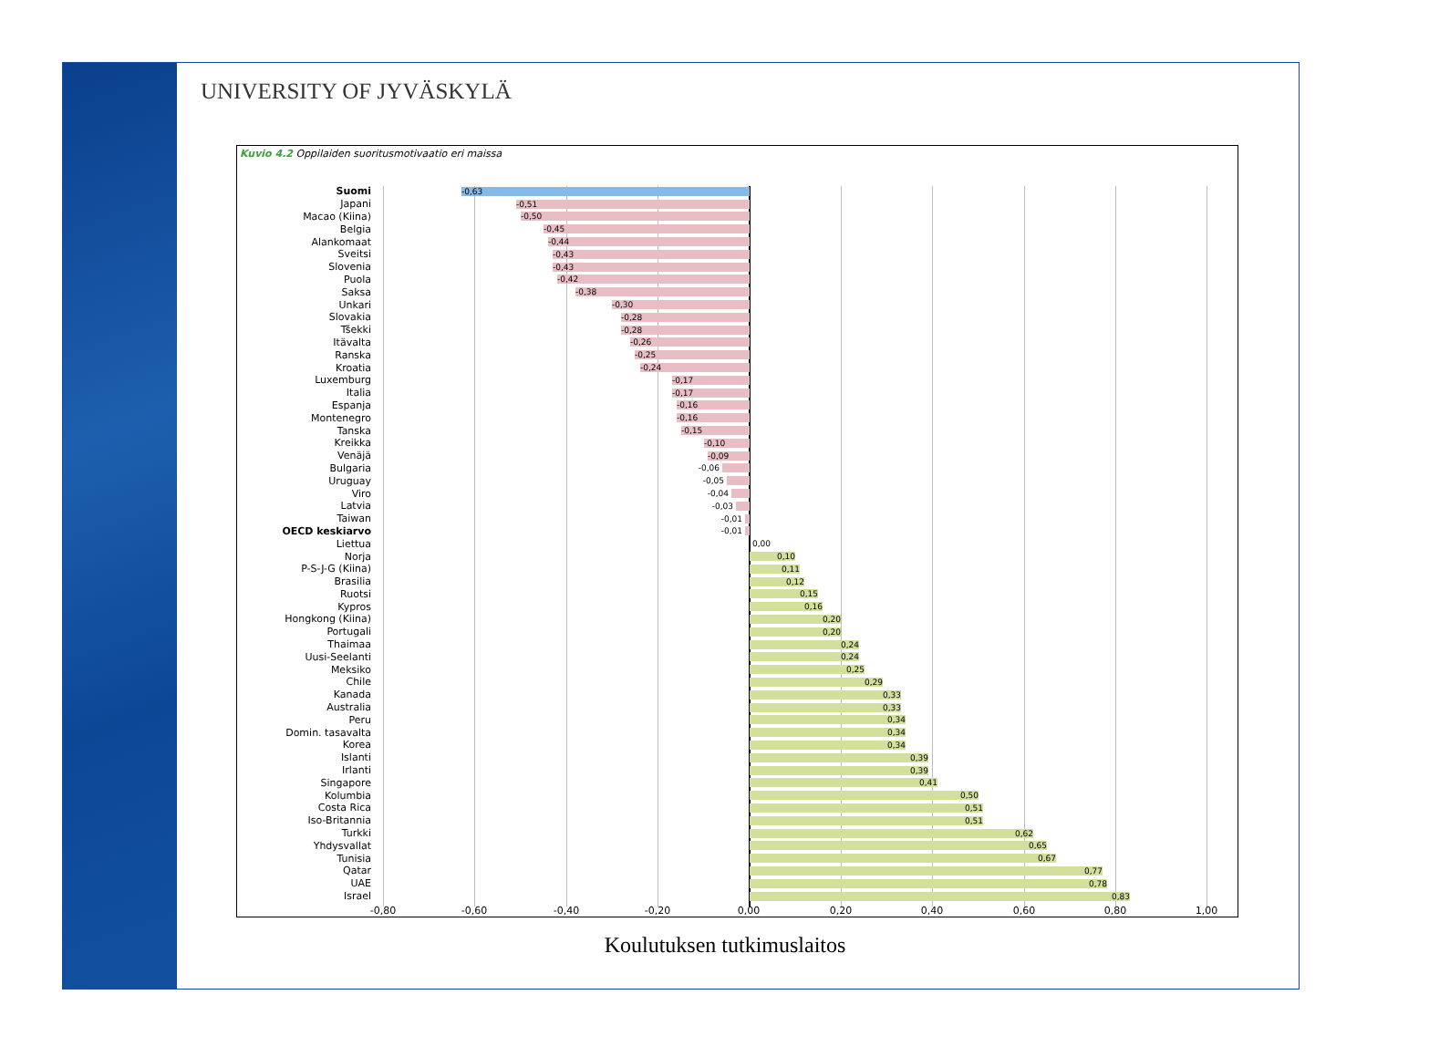UNIVERSITY OF JYVÄSKYLÄ
Kuvio 4.2 Oppilaiden suoritusmotivaatio eri maissa
Suomi
-0,63
Japani
-0,51
Macao (Kiina)
-0,50
Belgia
-0,45
Alankomaat
-0,44
Sveitsi
-0,43
Slovenia
-0,43
Puola
-0,42
Saksa
-0,38
Unkari
-0,30
Slovakia
-0,28
Tšekki
-0,28
Itävalta
-0,26
Ranska
-0,25
Kroatia
-0,24
Luxemburg
-0,17
Italia
-0,17
Espanja
-0,16
Montenegro
-0,16
Tanska
-0,15
Kreikka
-0,10
Venäjä
-0,09
Bulgaria
-0,06
Uruguay
-0,05
Viro
-0,04
Latvia
-0,03
Taiwan
-0,01
OECD keskiarvo
-0,01
Liettua
0,00
Norja
0,10
P-S-J-G (Kiina)
0,11
Brasilia
0,12
Ruotsi
0,15
Kypros
0,16
Hongkong (Kiina)
0,20
Portugali
0,20
Thaimaa
0,24
Uusi-Seelanti
0,24
Meksiko
0,25
Chile
0,29
Kanada
0,33
Australia
0,33
Peru
0,34
Domin. tasavalta
0,34
Korea
0,34
Islanti
0,39
Irlanti
0,39
Singapore
0,41
Kolumbia
0,50
Costa Rica
0,51
Iso-Britannia
0,51
Turkki
0,62
Yhdysvallat
0,65
Tunisia
0,67
Qatar
0,77
UAE
0,78
Israel
0,83
-0,80 -0,60 -0,40 -0,20 0,00 0,20 0,40 0,60 0,80 1,00
Koulutuksen tutkimuslaitos